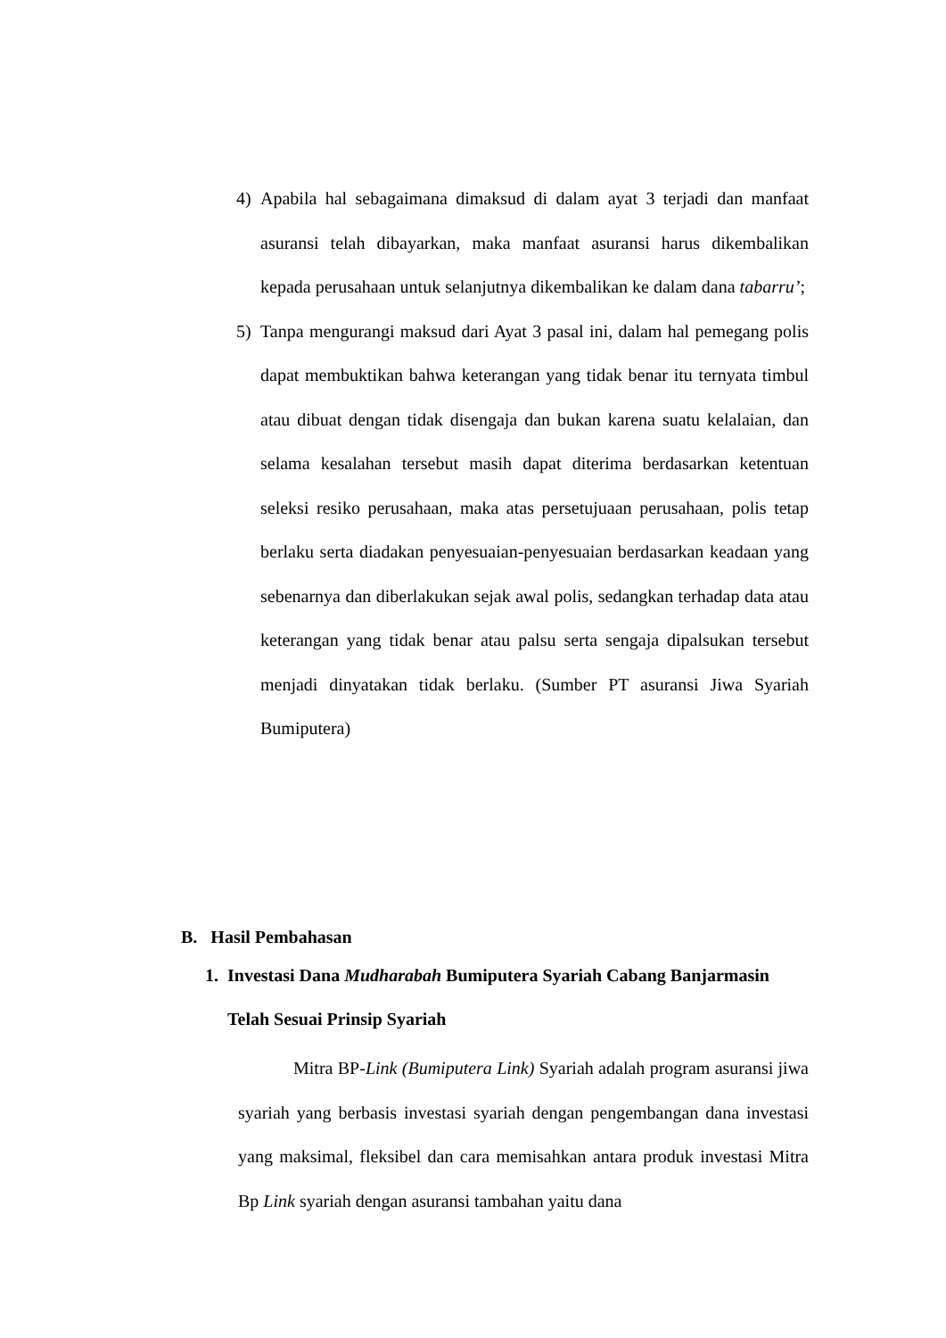4) Apabila hal sebagaimana dimaksud di dalam ayat 3 terjadi dan manfaat asuransi telah dibayarkan, maka manfaat asuransi harus dikembalikan kepada perusahaan untuk selanjutnya dikembalikan ke dalam dana tabarru’;
5) Tanpa mengurangi maksud dari Ayat 3 pasal ini, dalam hal pemegang polis dapat membuktikan bahwa keterangan yang tidak benar itu ternyata timbul atau dibuat dengan tidak disengaja dan bukan karena suatu kelalaian, dan selama kesalahan tersebut masih dapat diterima berdasarkan ketentuan seleksi resiko perusahaan, maka atas persetujuaan perusahaan, polis tetap berlaku serta diadakan penyesuaian-penyesuaian berdasarkan keadaan yang sebenarnya dan diberlakukan sejak awal polis, sedangkan terhadap data atau keterangan yang tidak benar atau palsu serta sengaja dipalsukan tersebut menjadi dinyatakan tidak berlaku. (Sumber PT asuransi Jiwa Syariah Bumiputera)
B. Hasil Pembahasan
1. Investasi Dana Mudharabah Bumiputera Syariah Cabang Banjarmasin Telah Sesuai Prinsip Syariah
Mitra BP-Link (Bumiputera Link) Syariah adalah program asuransi jiwa syariah yang berbasis investasi syariah dengan pengembangan dana investasi yang maksimal, fleksibel dan cara memisahkan antara produk investasi Mitra Bp Link syariah dengan asuransi tambahan yaitu dana